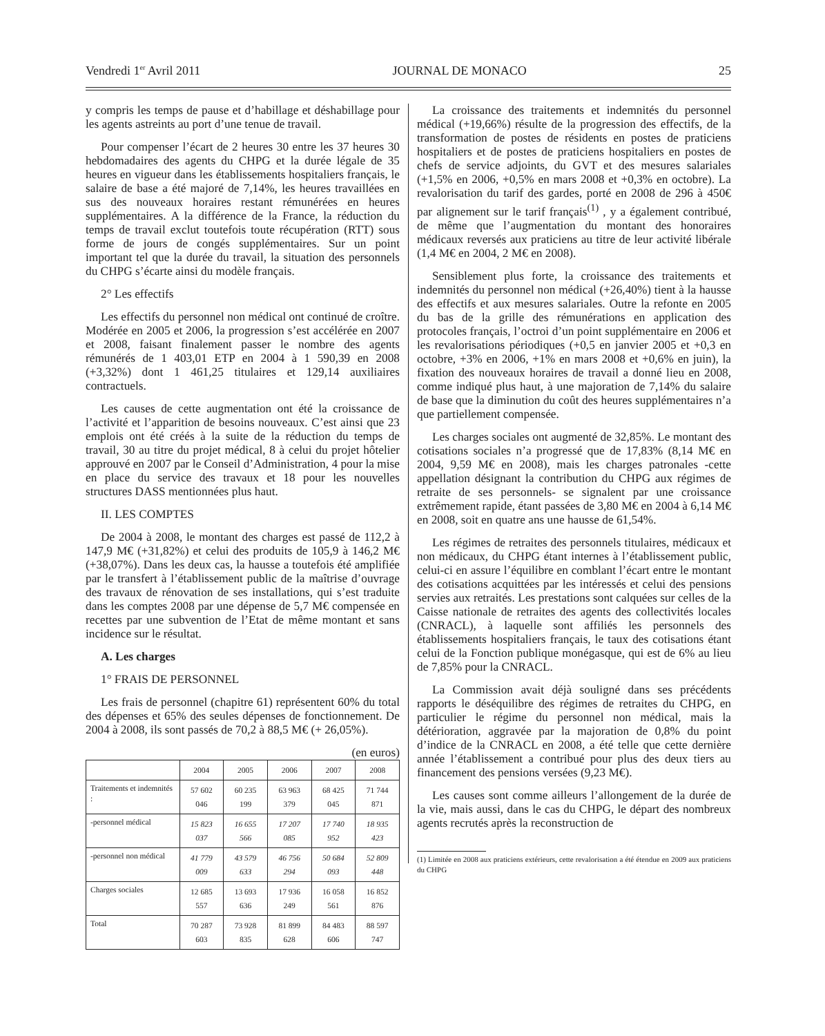Vendredi 1<sup>er</sup> Avril 2011 JOURNAL DE MONACO 25
y compris les temps de pause et d’habillage et déshabillage pour les agents astreints au port d’une tenue de travail.
Pour compenser l’écart de 2 heures 30 entre les 37 heures 30 hebdomadaires des agents du CHPG et la durée légale de 35 heures en vigueur dans les établissements hospitaliers français, le salaire de base a été majoré de 7,14%, les heures travaillées en sus des nouveaux horaires restant rémunérées en heures supplémentaires. A la différence de la France, la réduction du temps de travail exclut toutefois toute récupération (RTT) sous forme de jours de congés supplémentaires. Sur un point important tel que la durée du travail, la situation des personnels du CHPG s’écarte ainsi du modèle français.
2° Les effectifs
Les effectifs du personnel non médical ont continué de croître. Modérée en 2005 et 2006, la progression s’est accélérée en 2007 et 2008, faisant finalement passer le nombre des agents rémunérés de 1 403,01 ETP en 2004 à 1 590,39 en 2008 (+3,32%) dont 1 461,25 titulaires et 129,14 auxiliaires contractuels.
Les causes de cette augmentation ont été la croissance de l’activité et l’apparition de besoins nouveaux. C’est ainsi que 23 emplois ont été créés à la suite de la réduction du temps de travail, 30 au titre du projet médical, 8 à celui du projet hôtelier approuvé en 2007 par le Conseil d’Administration, 4 pour la mise en place du service des travaux et 18 pour les nouvelles structures DASS mentionnées plus haut.
II. LES COMPTES
De 2004 à 2008, le montant des charges est passé de 112,2 à 147,9 M€ (+31,82%) et celui des produits de 105,9 à 146,2 M€ (+38,07%). Dans les deux cas, la hausse a toutefois été amplifiée par le transfert à l’établissement public de la maîtrise d’ouvrage des travaux de rénovation de ses installations, qui s’est traduite dans les comptes 2008 par une dépense de 5,7 M€ compensée en recettes par une subvention de l’Etat de même montant et sans incidence sur le résultat.
A. Les charges
1° FRAIS DE PERSONNEL
Les frais de personnel (chapitre 61) représentent 60% du total des dépenses et 65% des seules dépenses de fonctionnement. De 2004 à 2008, ils sont passés de 70,2 à 88,5 M€ (+ 26,05%).
(en euros)
| | 2004 | 2005 | 2006 | 2007 | 2008 |
| --- | --- | --- | --- | --- | --- |
| Traitements et indemnités : | 57 602 046 | 60 235 199 | 63 963 379 | 68 425 045 | 71 744 871 |
| -personnel médical | 15 823 037 | 16 655 566 | 17 207 085 | 17 740 952 | 18 935 423 |
| -personnel non médical | 41 779 009 | 43 579 633 | 46 756 294 | 50 684 093 | 52 809 448 |
| Charges sociales | 12 685 557 | 13 693 636 | 17 936 249 | 16 058 561 | 16 852 876 |
| Total | 70 287 603 | 73 928 835 | 81 899 628 | 84 483 606 | 88 597 747 |
La croissance des traitements et indemnités du personnel médical (+19,66%) résulte de la progression des effectifs, de la transformation de postes de résidents en postes de praticiens hospitaliers et de postes de praticiens hospitaliers en postes de chefs de service adjoints, du GVT et des mesures salariales (+1,5% en 2006, +0,5% en mars 2008 et +0,3% en octobre). La revalorisation du tarif des gardes, porté en 2008 de 296 à 450€ par alignement sur le tarif français<sup>(1)</sup> , y a également contribué, de même que l’augmentation du montant des honoraires médicaux reversés aux praticiens au titre de leur activité libérale (1,4 M€ en 2004, 2 M€ en 2008).
Sensiblement plus forte, la croissance des traitements et indemnités du personnel non médical (+26,40%) tient à la hausse des effectifs et aux mesures salariales. Outre la refonte en 2005 du bas de la grille des rémunérations en application des protocoles français, l’octroi d’un point supplémentaire en 2006 et les revalorisations périodiques (+0,5 en janvier 2005 et +0,3 en octobre, +3% en 2006, +1% en mars 2008 et +0,6% en juin), la fixation des nouveaux horaires de travail a donné lieu en 2008, comme indiqué plus haut, à une majoration de 7,14% du salaire de base que la diminution du coût des heures supplémentaires n’a que partiellement compensée.
Les charges sociales ont augmenté de 32,85%. Le montant des cotisations sociales n’a progressé que de 17,83% (8,14 M€ en 2004, 9,59 M€ en 2008), mais les charges patronales -cette appellation désignant la contribution du CHPG aux régimes de retraite de ses personnels- se signalent par une croissance extrêmement rapide, étant passées de 3,80 M€ en 2004 à 6,14 M€ en 2008, soit en quatre ans une hausse de 61,54%.
Les régimes de retraites des personnels titulaires, médicaux et non médicaux, du CHPG étant internes à l’établissement public, celui-ci en assure l’équilibre en comblant l’écart entre le montant des cotisations acquittées par les intéressés et celui des pensions servies aux retraités. Les prestations sont calquées sur celles de la Caisse nationale de retraites des agents des collectivités locales (CNRACL), à laquelle sont affiliés les personnels des établissements hospitaliers français, le taux des cotisations étant celui de la Fonction publique monégasque, qui est de 6% au lieu de 7,85% pour la CNRACL.
La Commission avait déjà souligné dans ses précédents rapports le déséquilibre des régimes de retraites du CHPG, en particulier le régime du personnel non médical, mais la détérioration, aggravée par la majoration de 0,8% du point d’indice de la CNRACL en 2008, a été telle que cette dernière année l’établissement a contribué pour plus des deux tiers au financement des pensions versées (9,23 M€).
Les causes sont comme ailleurs l’allongement de la durée de la vie, mais aussi, dans le cas du CHPG, le départ des nombreux agents recrutés après la reconstruction de
(1) Limitée en 2008 aux praticiens extérieurs, cette revalorisation a été étendue en 2009 aux praticiens du CHPG